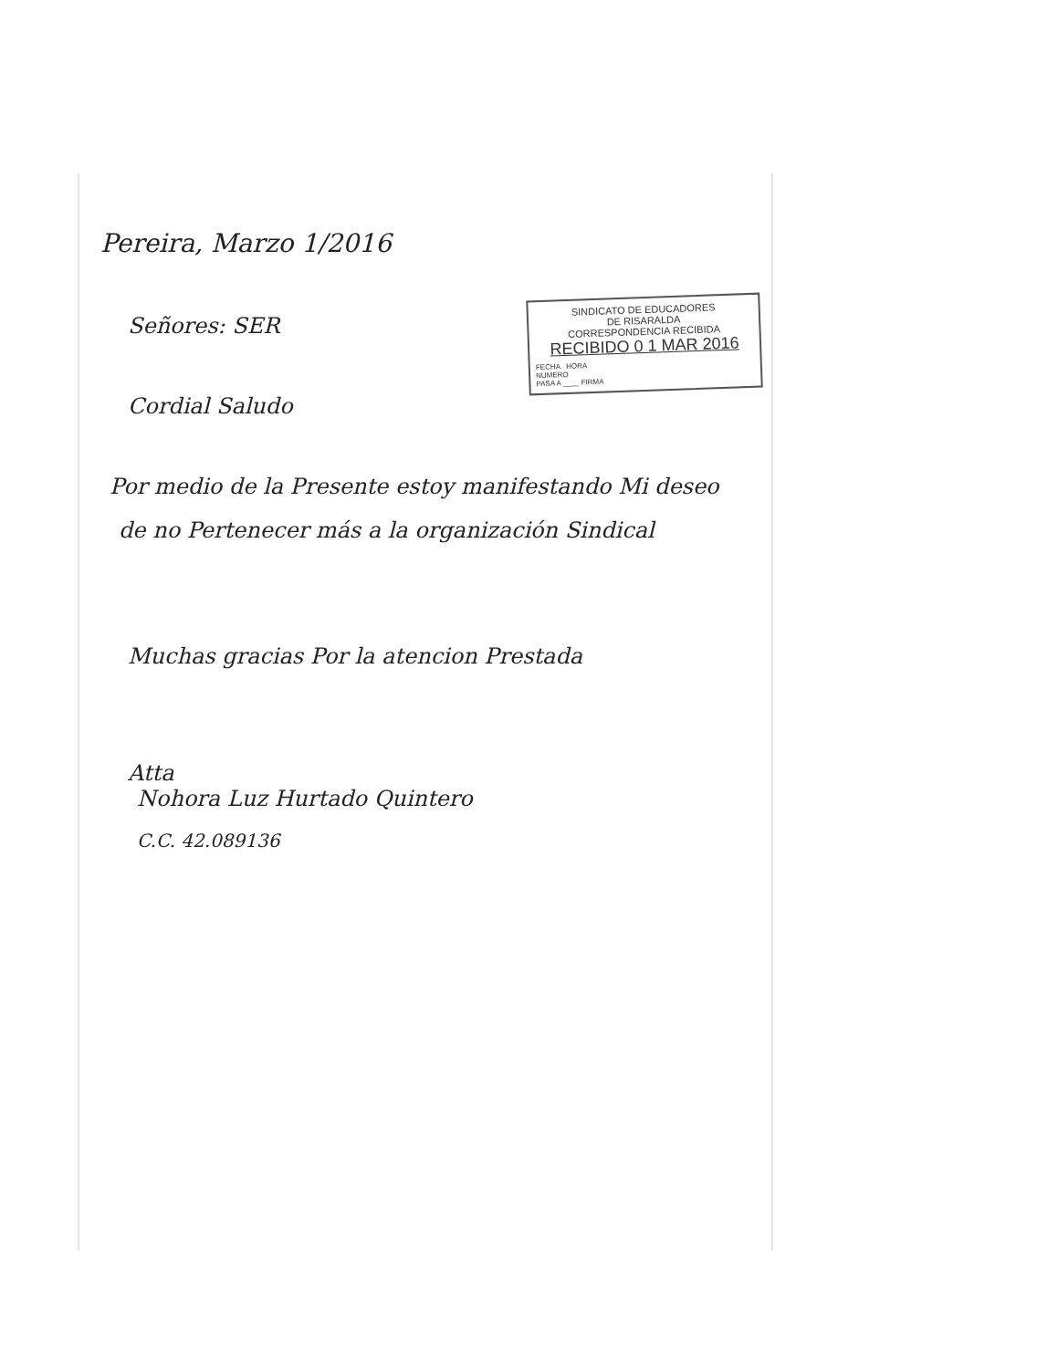Pereira, Marzo 1/2016
Señores: SER
Cordial Saludo
Por medio de la Presente estoy manifestando Mi deseo
de no Pertenecer más a la organización Sindical
Muchas gracias Por la atencion Prestada
Atta
Nohora Luz Hurtado Quintero
C.C. 42.089136
SINDICATO DE EDUCADORES
DE RISARALDA
CORRESPONDENCIA RECIBIDA
RECIBIDO 0 1 MAR 2016
FECHA HORA
NUMERO
PASA A ____ FIRMA